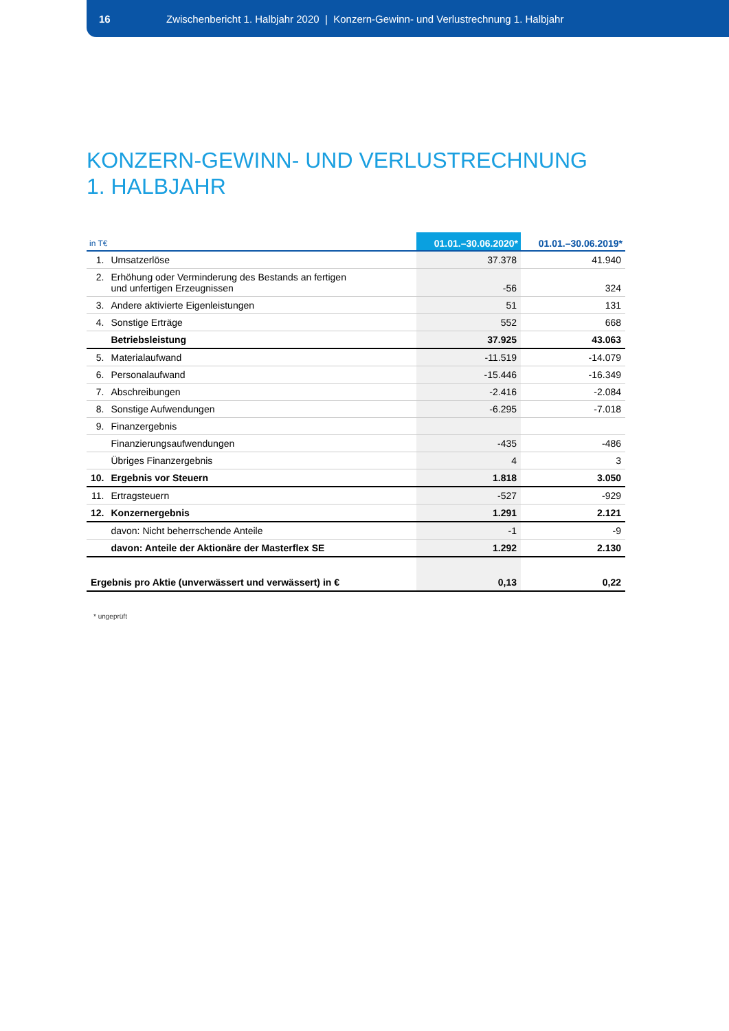16 Zwischenbericht 1. Halbjahr 2020 | Konzern-Gewinn- und Verlustrechnung 1. Halbjahr
KONZERN-GEWINN- UND VERLUSTRECHNUNG
1. HALBJAHR
| in T€ | | 01.01.–30.06.2020* | 01.01.–30.06.2019* |
| --- | --- | --- | --- |
| 1. | Umsatzerlöse | 37.378 | 41.940 |
| 2. | Erhöhung oder Verminderung des Bestands an fertigen und unfertigen Erzeugnissen | -56 | 324 |
| 3. | Andere aktivierte Eigenleistungen | 51 | 131 |
| 4. | Sonstige Erträge | 552 | 668 |
| | Betriebsleistung | 37.925 | 43.063 |
| 5. | Materialaufwand | -11.519 | -14.079 |
| 6. | Personalaufwand | -15.446 | -16.349 |
| 7. | Abschreibungen | -2.416 | -2.084 |
| 8. | Sonstige Aufwendungen | -6.295 | -7.018 |
| 9. | Finanzergebnis | | |
| | Finanzierungsaufwendungen | -435 | -486 |
| | Übriges Finanzergebnis | 4 | 3 |
| 10. | Ergebnis vor Steuern | 1.818 | 3.050 |
| 11. | Ertragsteuern | -527 | -929 |
| 12. | Konzernergebnis | 1.291 | 2.121 |
| | davon: Nicht beherrschende Anteile | -1 | -9 |
| | davon: Anteile der Aktionäre der Masterflex SE | 1.292 | 2.130 |
| Ergebnis pro Aktie (unverwässert und verwässert) in € | | 0,13 | 0,22 |
* ungeprüft